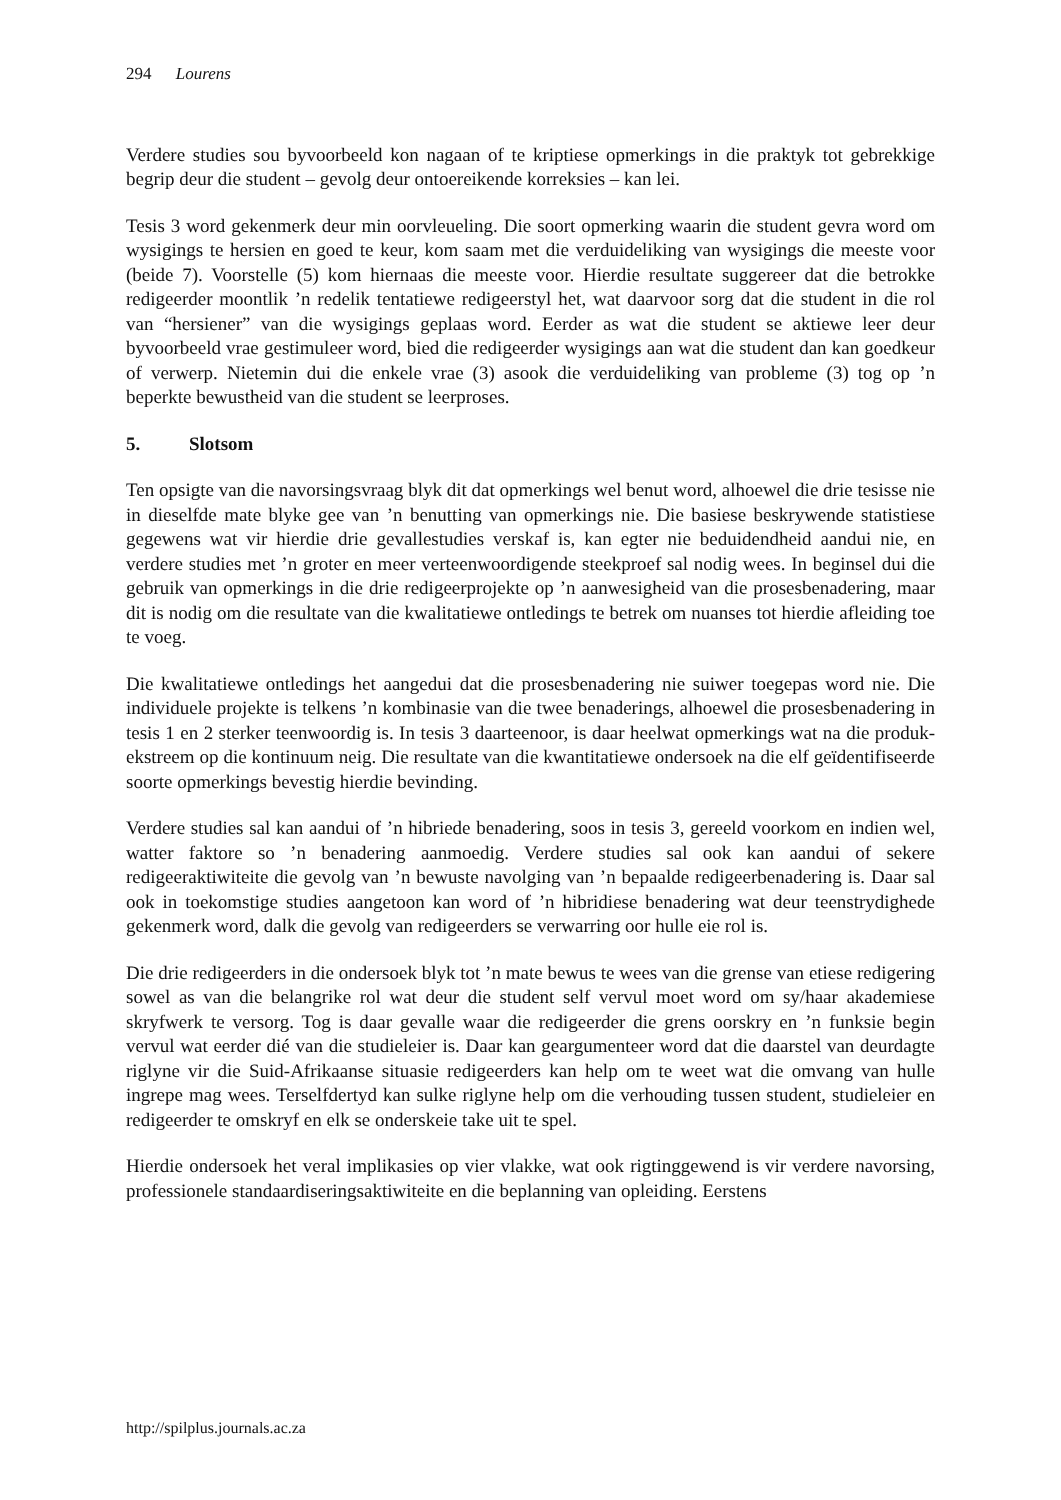294 Lourens
Verdere studies sou byvoorbeeld kon nagaan of te kriptiese opmerkings in die praktyk tot gebrekkige begrip deur die student – gevolg deur ontoereikende korreksies – kan lei.
Tesis 3 word gekenmerk deur min oorvleueling. Die soort opmerking waarin die student gevra word om wysigings te hersien en goed te keur, kom saam met die verduideliking van wysigings die meeste voor (beide 7). Voorstelle (5) kom hiernaas die meeste voor. Hierdie resultate suggereer dat die betrokke redigeerder moontlik ’n redelik tentatiewe redigeerstyl het, wat daarvoor sorg dat die student in die rol van “hersiener” van die wysigings geplaas word. Eerder as wat die student se aktiewe leer deur byvoorbeeld vrae gestimuleer word, bied die redigeerder wysigings aan wat die student dan kan goedkeur of verwerp. Nietemin dui die enkele vrae (3) asook die verduideliking van probleme (3) tog op ’n beperkte bewustheid van die student se leerproses.
5. Slotsom
Ten opsigte van die navorsingsvraag blyk dit dat opmerkings wel benut word, alhoewel die drie tesisse nie in dieselfde mate blyke gee van ’n benutting van opmerkings nie. Die basiese beskrywende statistiese gegewens wat vir hierdie drie gevallestudies verskaf is, kan egter nie beduidendheid aandui nie, en verdere studies met ’n groter en meer verteenwoordigende steekproef sal nodig wees. In beginsel dui die gebruik van opmerkings in die drie redigeerprojekte op ’n aanwesigheid van die prosesbenadering, maar dit is nodig om die resultate van die kwalitatiewe ontledings te betrek om nuanses tot hierdie afleiding toe te voeg.
Die kwalitatiewe ontledings het aangedui dat die prosesbenadering nie suiwer toegepas word nie. Die individuele projekte is telkens ’n kombinasie van die twee benaderings, alhoewel die prosesbenadering in tesis 1 en 2 sterker teenwoordig is. In tesis 3 daarteenoor, is daar heelwat opmerkings wat na die produk-ekstreem op die kontinuum neig. Die resultate van die kwantitatiewe ondersoek na die elf geïdentifiseerde soorte opmerkings bevestig hierdie bevinding.
Verdere studies sal kan aandui of ’n hibriede benadering, soos in tesis 3, gereeld voorkom en indien wel, watter faktore so ’n benadering aanmoedig. Verdere studies sal ook kan aandui of sekere redigeeraktiwiteite die gevolg van ’n bewuste navolging van ’n bepaalde redigeerbenadering is. Daar sal ook in toekomstige studies aangetoon kan word of ’n hibridiese benadering wat deur teenstrydighede gekenmerk word, dalk die gevolg van redigeerders se verwarring oor hulle eie rol is.
Die drie redigeerders in die ondersoek blyk tot ’n mate bewus te wees van die grense van etiese redigering sowel as van die belangrike rol wat deur die student self vervul moet word om sy/haar akademiese skryfwerk te versorg. Tog is daar gevalle waar die redigeerder die grens oorskry en ’n funksie begin vervul wat eerder dié van die studieleier is. Daar kan geargumenteer word dat die daarstel van deurdagte riglyne vir die Suid-Afrikaanse situasie redigeerders kan help om te weet wat die omvang van hulle ingrepe mag wees. Terselfdertyd kan sulke riglyne help om die verhouding tussen student, studieleier en redigeerder te omskryf en elk se onderskeie take uit te spel.
Hierdie ondersoek het veral implikasies op vier vlakke, wat ook rigtinggewend is vir verdere navorsing, professionele standaardiseringsaktiwiteite en die beplanning van opleiding. Eerstens
http://spilplus.journals.ac.za